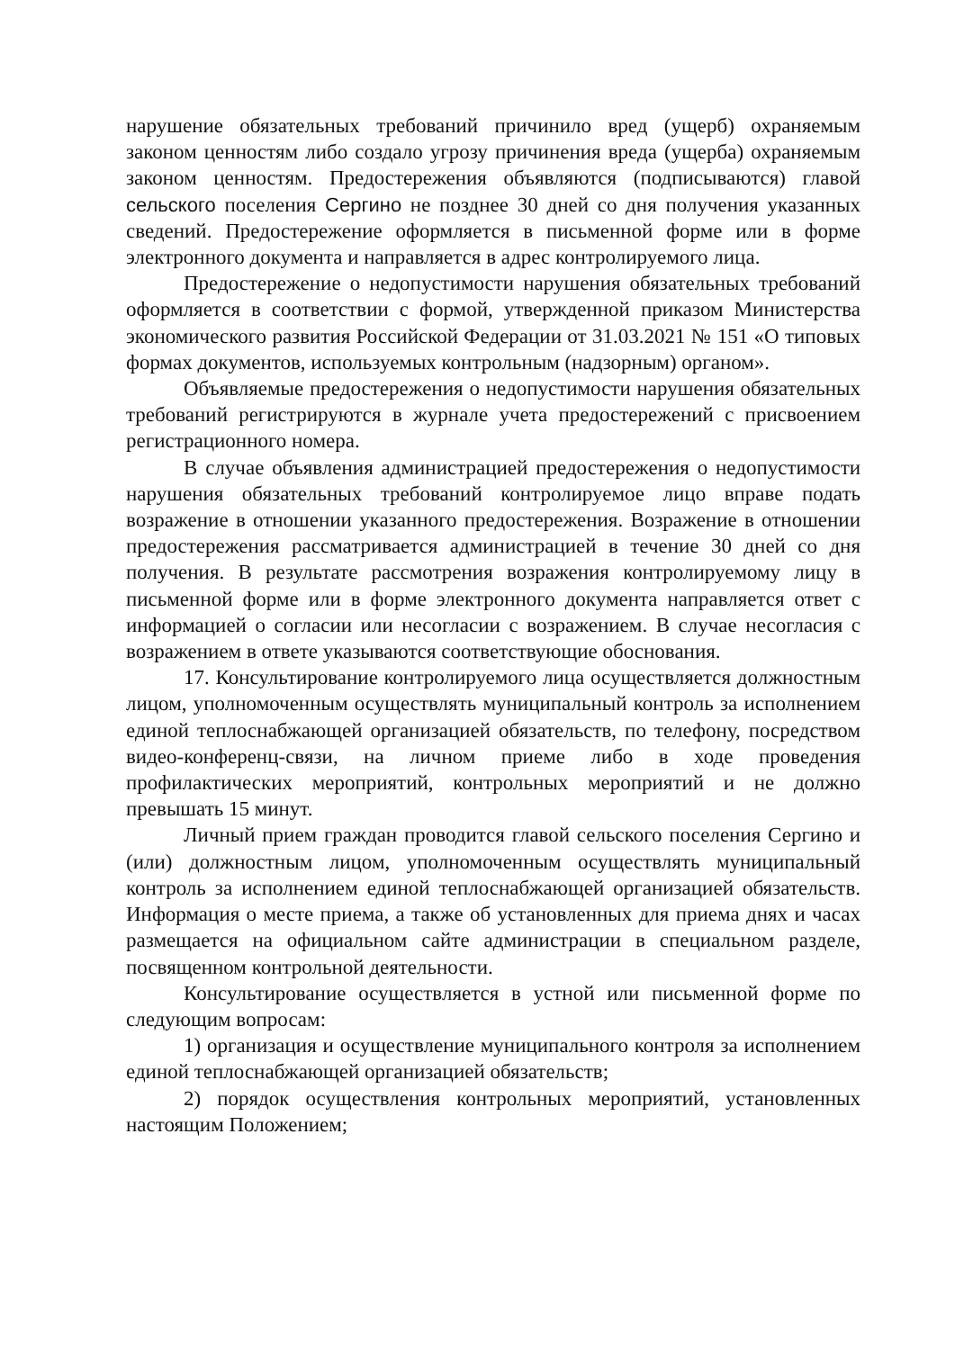нарушение обязательных требований причинило вред (ущерб) охраняемым законом ценностям либо создало угрозу причинения вреда (ущерба) охраняемым законом ценностям. Предостережения объявляются (подписываются) главой сельского поселения Сергино не позднее 30 дней со дня получения указанных сведений. Предостережение оформляется в письменной форме или в форме электронного документа и направляется в адрес контролируемого лица.
Предостережение о недопустимости нарушения обязательных требований оформляется в соответствии с формой, утвержденной приказом Министерства экономического развития Российской Федерации от 31.03.2021 № 151 «О типовых формах документов, используемых контрольным (надзорным) органом».
Объявляемые предостережения о недопустимости нарушения обязательных требований регистрируются в журнале учета предостережений с присвоением регистрационного номера.
В случае объявления администрацией предостережения о недопустимости нарушения обязательных требований контролируемое лицо вправе подать возражение в отношении указанного предостережения. Возражение в отношении предостережения рассматривается администрацией в течение 30 дней со дня получения. В результате рассмотрения возражения контролируемому лицу в письменной форме или в форме электронного документа направляется ответ с информацией о согласии или несогласии с возражением. В случае несогласия с возражением в ответе указываются соответствующие обоснования.
17. Консультирование контролируемого лица осуществляется должностным лицом, уполномоченным осуществлять муниципальный контроль за исполнением единой теплоснабжающей организацией обязательств, по телефону, посредством видео-конференц-связи, на личном приеме либо в ходе проведения профилактических мероприятий, контрольных мероприятий и не должно превышать 15 минут.
Личный прием граждан проводится главой сельского поселения Сергино и (или) должностным лицом, уполномоченным осуществлять муниципальный контроль за исполнением единой теплоснабжающей организацией обязательств. Информация о месте приема, а также об установленных для приема днях и часах размещается на официальном сайте администрации в специальном разделе, посвященном контрольной деятельности.
Консультирование осуществляется в устной или письменной форме по следующим вопросам:
1) организация и осуществление муниципального контроля за исполнением единой теплоснабжающей организацией обязательств;
2) порядок осуществления контрольных мероприятий, установленных настоящим Положением;